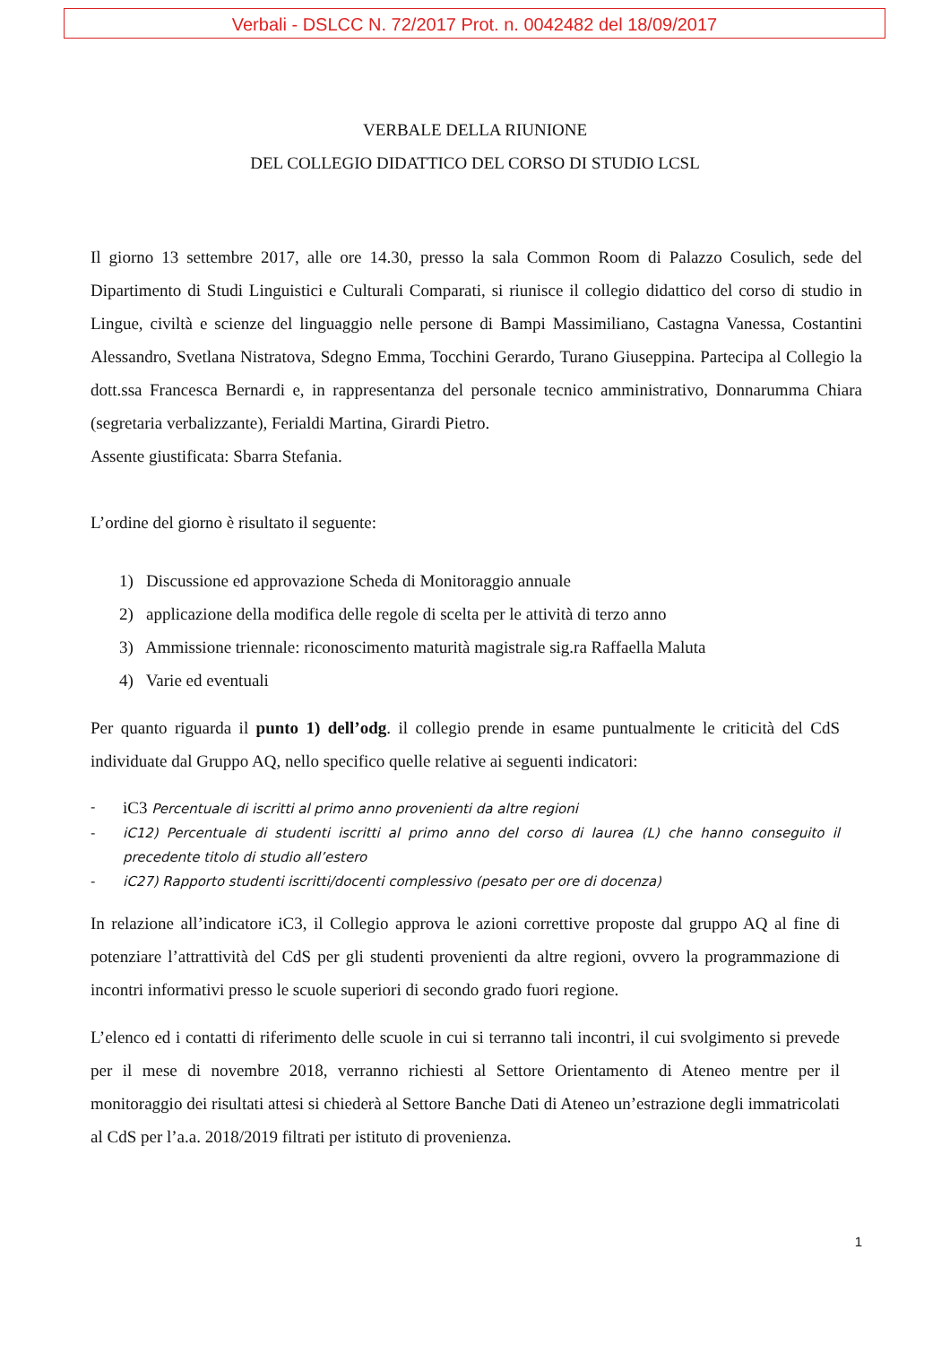Verbali - DSLCC N. 72/2017 Prot. n. 0042482 del 18/09/2017
VERBALE DELLA RIUNIONE
DEL COLLEGIO DIDATTICO DEL CORSO DI STUDIO LCSL
Il giorno 13 settembre 2017, alle ore 14.30, presso la sala Common Room di Palazzo Cosulich, sede del Dipartimento di Studi Linguistici e Culturali Comparati, si riunisce il collegio didattico del corso di studio in Lingue, civiltà e scienze del linguaggio nelle persone di Bampi Massimiliano, Castagna Vanessa, Costantini Alessandro, Svetlana Nistratova, Sdegno Emma, Tocchini Gerardo, Turano Giuseppina. Partecipa al Collegio la dott.ssa Francesca Bernardi e, in rappresentanza del personale tecnico amministrativo, Donnarumma Chiara (segretaria verbalizzante), Ferialdi Martina, Girardi Pietro.
Assente giustificata: Sbarra Stefania.
L’ordine del giorno è risultato il seguente:
1) Discussione ed approvazione Scheda di Monitoraggio annuale
2) applicazione della modifica delle regole di scelta per le attività di terzo anno
3) Ammissione triennale: riconoscimento maturità magistrale sig.ra Raffaella Maluta
4) Varie ed eventuali
Per quanto riguarda il punto 1) dell’odg. il collegio prende in esame puntualmente le criticità del CdS individuate dal Gruppo AQ, nello specifico quelle relative ai seguenti indicatori:
- iC3 Percentuale di iscritti al primo anno provenienti da altre regioni
- iC12) Percentuale di studenti iscritti al primo anno del corso di laurea (L) che hanno conseguito il precedente titolo di studio all’estero
- iC27) Rapporto studenti iscritti/docenti complessivo (pesato per ore di docenza)
In relazione all’indicatore iC3, il Collegio approva le azioni correttive proposte dal gruppo AQ al fine di potenziare l’attrattività del CdS per gli studenti provenienti da altre regioni, ovvero la programmazione di incontri informativi presso le scuole superiori di secondo grado fuori regione.
L’elenco ed i contatti di riferimento delle scuole in cui si terranno tali incontri, il cui svolgimento si prevede per il mese di novembre 2018, verranno richiesti al Settore Orientamento di Ateneo mentre per il monitoraggio dei risultati attesi si chiederà al Settore Banche Dati di Ateneo un’estrazione degli immatricolati al CdS per l’a.a. 2018/2019 filtrati per istituto di provenienza.
1